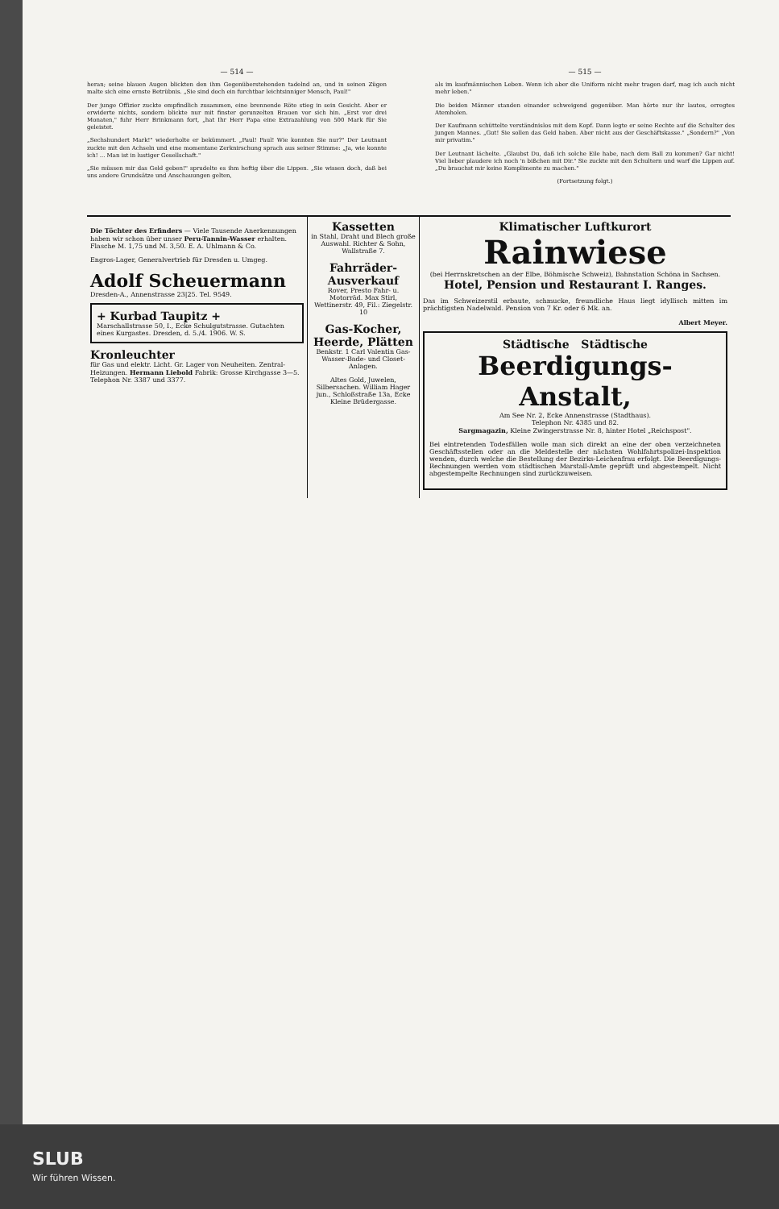— 514 —
heran; seine blauen Augen blickten den ihm Gegenüberstehenden tadelnd an, und in seinen Zügen malte sich eine ernste Betrübnis. „Sie sind doch ein furchtbar leichtsinniger Mensch, Paul!"
Der junge Offizier zuckte empfindlich zusammen, eine brennende Röte stieg in sein Gesicht. Aber er erwiderte nichts, sondern blickte nur mit finster gerunzelten Brauen vor sich hin. „Erst vor drei Monaten," fuhr Herr Brinkmann fort, „hat Ihr Herr Papa eine Extrazahlung von 500 Mark für Sie geleistet.
„Sechshundert Mark!" wiederholte er bekümmert. „Paul! Paul! Wie konnten Sie nur?" Der Leutnant zuckte mit den Achseln und eine momentane Zerknirschung sprach aus seiner Stimme: „Ja, wie konnte ich! ... Man ist in lustiger Gesellschaft."
„Sie müssen mir das Geld geben!" sprudelte es ihm heftig über die Lippen. „Sie wissen doch, daß bei uns andere Grundsätze und Anschauungen gelten,
— 515 —
als im kaufmännischen Leben. Wenn ich aber die Uniform nicht mehr tragen darf, mag ich auch nicht mehr leben."
Die beiden Männer standen einander schweigend gegenüber. Man hörte nur ihr lautes, erregtes Atemholen.
Der Kaufmann schüttelte verständnislos mit dem Kopf. Dann legte er seine Rechte auf die Schulter des jungen Mannes. „Gut! Sie sollen das Geld haben. Aber nicht aus der Geschäftskasse." „Sondern?" „Von mir privatim."
Der Leutnant lächelte. „Glaubst Du, daß ich solche Eile habe, nach dem Ball zu kommen? Gar nicht! Viel lieber plaudere ich noch 'n bißchen mit Dir." Sie zuckte mit den Schultern und warf die Lippen auf. „Du brauchst mir keine Komplimente zu machen."
(Fortsetzung folgt.)
Die Töchter des Erfinders — Viele Tausende Anerkennungen haben wir schon über unser Peru-Tannin-Wasser erhalten. Flasche M. 1,75 und M. 3,50. E. A. Uhlmann & Co.
Engros-Lager, Generalvertrieb für Dresden u. Umgeg.
Adolf Scheuermann
Dresden-A., Annenstrasse 23|25. Tel. 9549.
+ Kurbad Taupitz +
Marschallstrasse 50, I., Ecke Schulgutstrasse. Gutachten eines Kurgastes. Dresden, d. 5./4. 1906. W. S.
Kronleuchter
für Gas und elektr. Licht. Gr. Lager von Neuheiten. Zentral-Heizungen. Hermann Liebold Fabrik: Grosse Kirchgasse 3—5. Telephon Nr. 3387 und 3377.
Kassetten
in Stahl, Draht und Blech große Auswahl. Richter & Sohn, Wallstraße 7.
Fahrräder-Ausverkauf
Rover, Presto Fahr- u. Motorräd. Max Stirl, Wettinerstr. 49, Fil.: Ziegelstr. 10
Gas-Kocher, Heerde, Plätten
Benkstr. 1 Carl Valentin Gas-Wasser-Bade- und Closet-Anlagen.
Altes Gold, Juwelen, Silbersachen. William Hager jun., Schloßstraße 13a, Ecke Kleine Brüdergasse.
Klimatischer Luftkurort
Rainwiese
(bei Herrnskretschen an der Elbe, Böhmische Schweiz), Bahnstation Schöna in Sachsen.
Hotel, Pension und Restaurant I. Ranges.
Das im Schweizerstil erbaute, schmucke, freundliche Haus liegt idyllisch mitten im prächtigsten Nadelwald. Pension von 7 Kr. oder 6 Mk. an.
Albert Meyer.
Städtische Städtische
Beerdigungs-Anstalt,
Am See Nr. 2, Ecke Annenstrasse (Stadthaus).
Telephon Nr. 4385 und 82.
Sargmagazin, Kleine Zwingerstrasse Nr. 8, hinter Hotel „Reichspost".
Bei eintretenden Todesfällen wolle man sich direkt an eine der oben verzeichneten Geschäftsstellen oder an die Meldestelle der nächsten Wohlfahrtspolizei-Inspektion wenden, durch welche die Bestellung der Bezirks-Leichenfrau erfolgt. Die Beerdigungs-Rechnungen werden vom städtischen Marstall-Amte geprüft und abgestempelt. Nicht abgestempelte Rechnungen sind zurückzuweisen.
SLUB
Wir führen Wissen.